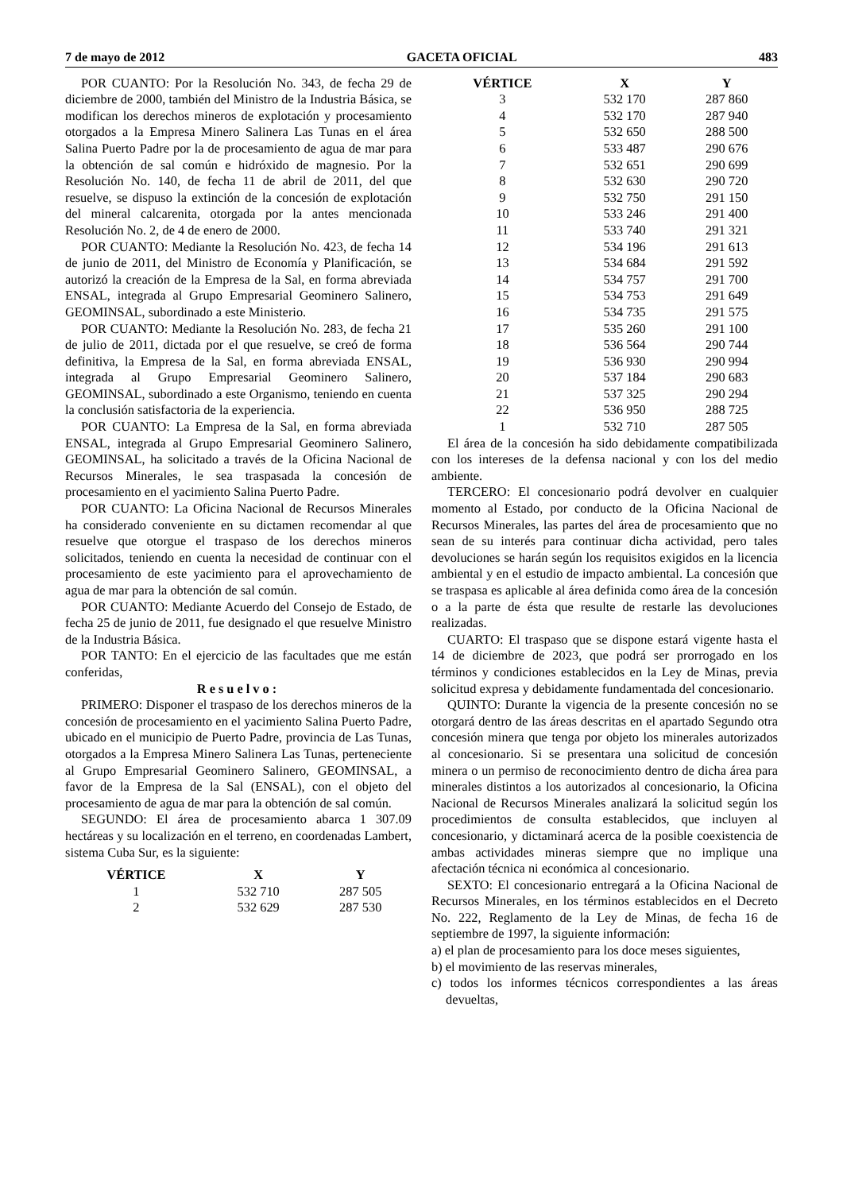7 de mayo de 2012 GACETA OFICIAL 483
POR CUANTO: Por la Resolución No. 343, de fecha 29 de diciembre de 2000, también del Ministro de la Industria Básica, se modifican los derechos mineros de explotación y procesamiento otorgados a la Empresa Minero Salinera Las Tunas en el área Salina Puerto Padre por la de procesamiento de agua de mar para la obtención de sal común e hidróxido de magnesio. Por la Resolución No. 140, de fecha 11 de abril de 2011, del que resuelve, se dispuso la extinción de la concesión de explotación del mineral calcarenita, otorgada por la antes mencionada Resolución No. 2, de 4 de enero de 2000.
POR CUANTO: Mediante la Resolución No. 423, de fecha 14 de junio de 2011, del Ministro de Economía y Planificación, se autorizó la creación de la Empresa de la Sal, en forma abreviada ENSAL, integrada al Grupo Empresarial Geominero Salinero, GEOMINSAL, subordinado a este Ministerio.
POR CUANTO: Mediante la Resolución No. 283, de fecha 21 de julio de 2011, dictada por el que resuelve, se creó de forma definitiva, la Empresa de la Sal, en forma abreviada ENSAL, integrada al Grupo Empresarial Geominero Salinero, GEOMINSAL, subordinado a este Organismo, teniendo en cuenta la conclusión satisfactoria de la experiencia.
POR CUANTO: La Empresa de la Sal, en forma abreviada ENSAL, integrada al Grupo Empresarial Geominero Salinero, GEOMINSAL, ha solicitado a través de la Oficina Nacional de Recursos Minerales, le sea traspasada la concesión de procesamiento en el yacimiento Salina Puerto Padre.
POR CUANTO: La Oficina Nacional de Recursos Minerales ha considerado conveniente en su dictamen recomendar al que resuelve que otorgue el traspaso de los derechos mineros solicitados, teniendo en cuenta la necesidad de continuar con el procesamiento de este yacimiento para el aprovechamiento de agua de mar para la obtención de sal común.
POR CUANTO: Mediante Acuerdo del Consejo de Estado, de fecha 25 de junio de 2011, fue designado el que resuelve Ministro de la Industria Básica.
POR TANTO: En el ejercicio de las facultades que me están conferidas,
Resuelvo:
PRIMERO: Disponer el traspaso de los derechos mineros de la concesión de procesamiento en el yacimiento Salina Puerto Padre, ubicado en el municipio de Puerto Padre, provincia de Las Tunas, otorgados a la Empresa Minero Salinera Las Tunas, perteneciente al Grupo Empresarial Geominero Salinero, GEOMINSAL, a favor de la Empresa de la Sal (ENSAL), con el objeto del procesamiento de agua de mar para la obtención de sal común.
SEGUNDO: El área de procesamiento abarca 1 307.09 hectáreas y su localización en el terreno, en coordenadas Lambert, sistema Cuba Sur, es la siguiente:
| VÉRTICE | X | Y |
| --- | --- | --- |
| 1 | 532 710 | 287 505 |
| 2 | 532 629 | 287 530 |
| VÉRTICE | X | Y |
| --- | --- | --- |
| 3 | 532 170 | 287 860 |
| 4 | 532 170 | 287 940 |
| 5 | 532 650 | 288 500 |
| 6 | 533 487 | 290 676 |
| 7 | 532 651 | 290 699 |
| 8 | 532 630 | 290 720 |
| 9 | 532 750 | 291 150 |
| 10 | 533 246 | 291 400 |
| 11 | 533 740 | 291 321 |
| 12 | 534 196 | 291 613 |
| 13 | 534 684 | 291 592 |
| 14 | 534 757 | 291 700 |
| 15 | 534 753 | 291 649 |
| 16 | 534 735 | 291 575 |
| 17 | 535 260 | 291 100 |
| 18 | 536 564 | 290 744 |
| 19 | 536 930 | 290 994 |
| 20 | 537 184 | 290 683 |
| 21 | 537 325 | 290 294 |
| 22 | 536 950 | 288 725 |
| 1 | 532 710 | 287 505 |
El área de la concesión ha sido debidamente compatibilizada con los intereses de la defensa nacional y con los del medio ambiente.
TERCERO: El concesionario podrá devolver en cualquier momento al Estado, por conducto de la Oficina Nacional de Recursos Minerales, las partes del área de procesamiento que no sean de su interés para continuar dicha actividad, pero tales devoluciones se harán según los requisitos exigidos en la licencia ambiental y en el estudio de impacto ambiental. La concesión que se traspasa es aplicable al área definida como área de la concesión o a la parte de ésta que resulte de restarle las devoluciones realizadas.
CUARTO: El traspaso que se dispone estará vigente hasta el 14 de diciembre de 2023, que podrá ser prorrogado en los términos y condiciones establecidos en la Ley de Minas, previa solicitud expresa y debidamente fundamentada del concesionario.
QUINTO: Durante la vigencia de la presente concesión no se otorgará dentro de las áreas descritas en el apartado Segundo otra concesión minera que tenga por objeto los minerales autorizados al concesionario. Si se presentara una solicitud de concesión minera o un permiso de reconocimiento dentro de dicha área para minerales distintos a los autorizados al concesionario, la Oficina Nacional de Recursos Minerales analizará la solicitud según los procedimientos de consulta establecidos, que incluyen al concesionario, y dictaminará acerca de la posible coexistencia de ambas actividades mineras siempre que no implique una afectación técnica ni económica al concesionario.
SEXTO: El concesionario entregará a la Oficina Nacional de Recursos Minerales, en los términos establecidos en el Decreto No. 222, Reglamento de la Ley de Minas, de fecha 16 de septiembre de 1997, la siguiente información:
a) el plan de procesamiento para los doce meses siguientes,
b) el movimiento de las reservas minerales,
c) todos los informes técnicos correspondientes a las áreas devueltas,